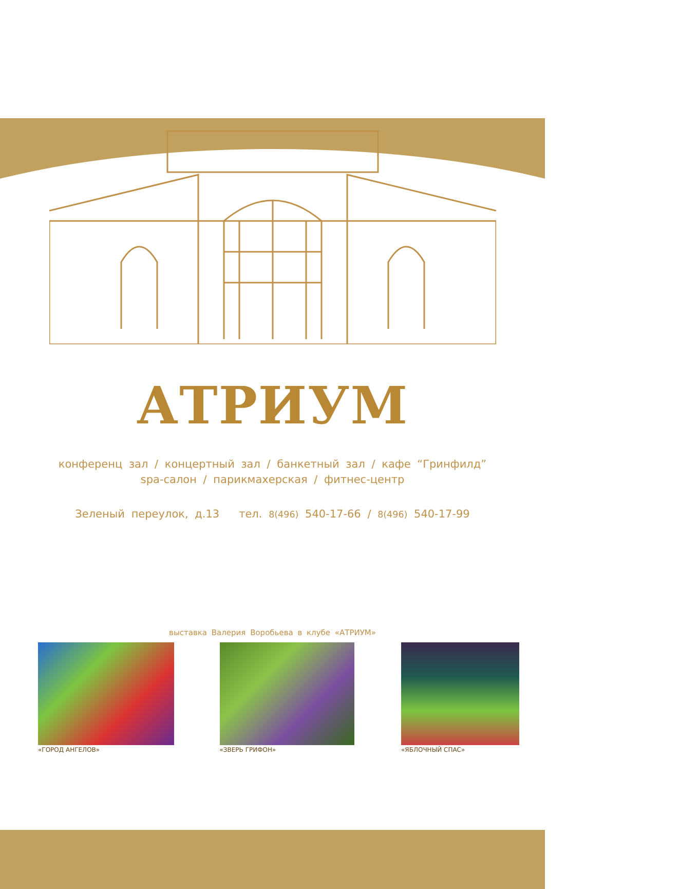АТРИУМ
конференц зал / концертный зал / банкетный зал / кафе “Гринфилд”
spa-салон / парикмахерская / фитнес-центр
Зеленый переулок, д.13 тел. 8(496) 540-17-66 / 8(496) 540-17-99
выставка Валерия Воробьева в клубе «АТРИУМ»
«ГОРОД АНГЕЛОВ» «ЗВЕРЬ ГРИФОН» «ЯБЛОЧНЫЙ СПАС»